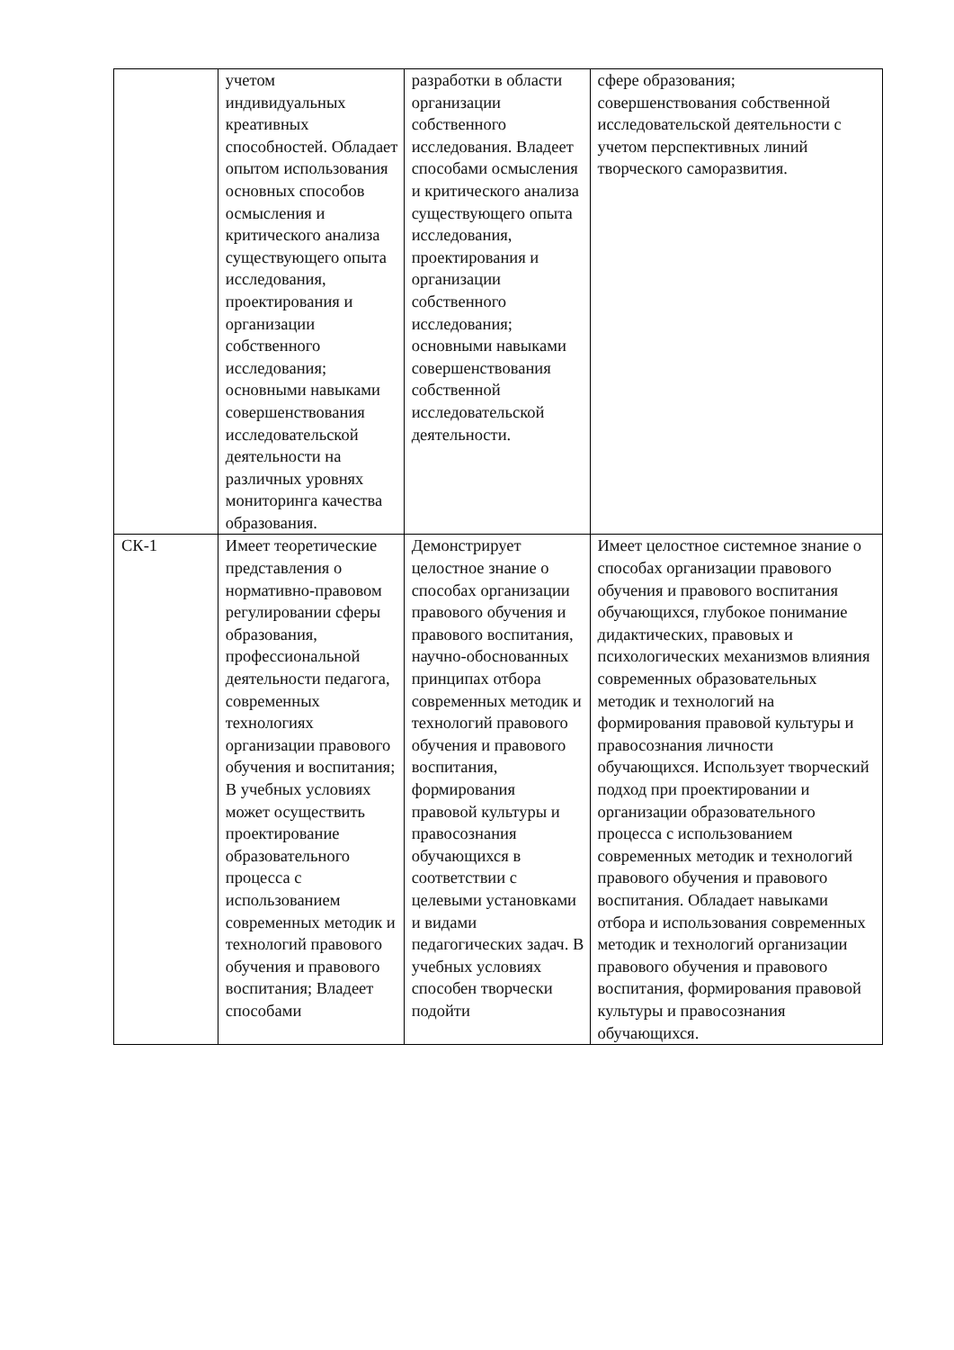| | учетом индивидуальных креативных способностей. Обладает опытом использования основных способов осмысления и критического анализа существующего опыта исследования, проектирования и организации собственного исследования; основными навыками совершенствования исследовательской деятельности на различных уровнях мониторинга качества образования. | разработки в области организации собственного исследования. Владеет способами осмысления и критического анализа существующего опыта исследования, проектирования и организации собственного исследования; основными навыками совершенствования собственной исследовательской деятельности. | сфере образования; совершенствования собственной исследовательской деятельности с учетом перспективных линий творческого саморазвития. |
| СК-1 | Имеет теоретические представления о нормативно-правовом регулировании сферы образования, профессиональной деятельности педагога, современных технологиях организации правового обучения и воспитания; В учебных условиях может осуществить проектирование образовательного процесса с использованием современных методик и технологий правового обучения и правового воспитания; Владеет способами | Демонстрирует целостное знание о способах организации правового обучения и правового воспитания, научно-обоснованных принципах отбора современных методик и технологий правового обучения и правового воспитания, формирования правовой культуры и правосознания обучающихся в соответствии с целевыми установками и видами педагогических задач. В учебных условиях способен творчески подойти | Имеет целостное системное знание о способах организации правового обучения и правового воспитания обучающихся, глубокое понимание дидактических, правовых и психологических механизмов влияния современных образовательных методик и технологий на формирования правовой культуры и правосознания личности обучающихся. Использует творческий подход при проектировании и организации образовательного процесса с использованием современных методик и технологий правового обучения и правового воспитания. Обладает навыками отбора и использования современных методик и технологий организации правового обучения и правового воспитания, формирования правовой культуры и правосознания обучающихся. |